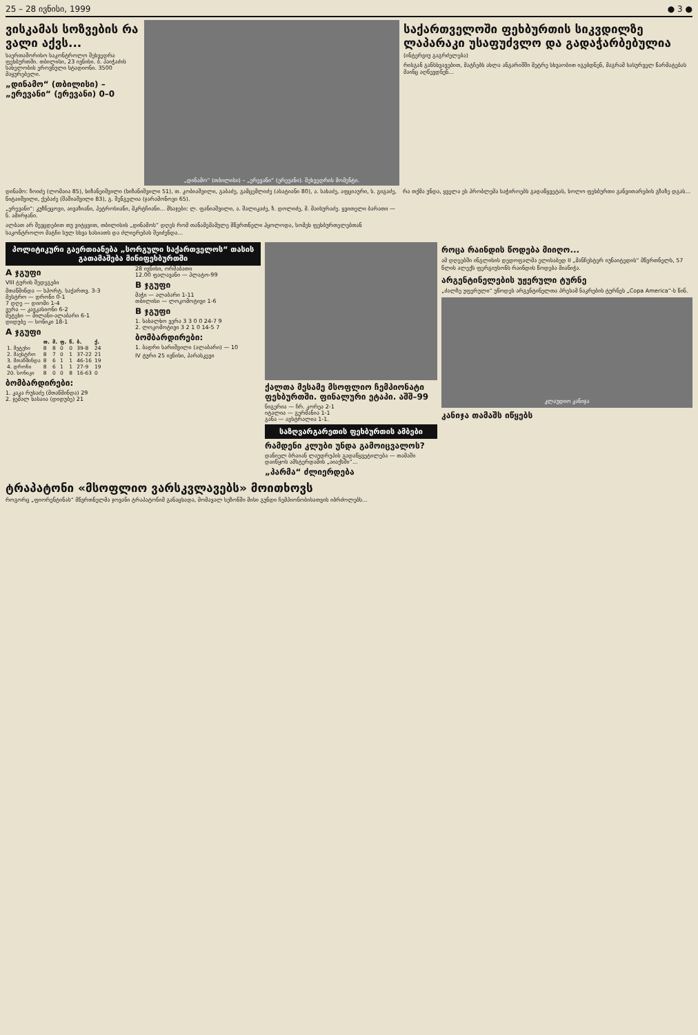25 – 28 ივნისი, 1999 ● 3 ●
ვისკამას სოზვების რა ვალი აქვს...
საერთაშორისო საკონტროლო შეხვედრა ფეხბურთში. თბილისი, 23 ივნისი. ბ. პაიჭაძის სახელობის ეროვნული სტადიონი. 3500 მაყურებელი.
„დინამო“ (თბილისი) – „ერევანი“ (ერევანი) 0–0
„დინამო“ (თბილისი) – „ერევანი“ (ერევანი). შეხვედრის მომენტი.
საქართველოში ფეხბურთის სიკვდილზე ლაპარაკი უსაფუძვლო და გადაჭარბებულია
(ინტერვიუ გაგრძელება)
რისგან განსხვავებით, მატჩებს ახლა ანგარიშში მეტრე სხვაობით იგებდნენ, მაგრამ სასურველ წარმატებას მაინც აღწევდნენ...
დინამო: ზოიძე (ლომაია 85), ხიზანეიშვილი (ხიზანიშვილი 51), თ. კობიაშვილი, გაბაძე, გამცემლიძე (ასატიანი 80), ა. სახაძე, აფციაური, ს. გიგაძე, წიტაიშვილი, ქებაძე (შაშიაშვილი 83), გ. შენგელია (ჯარამონოვი 65).
„ერევანი“: კუზნეცოვი, აივაზიანი, პეტროსიანი, მკრტჩიანი... მსაჯები: ლ. ფანიაშვილი, ა. შალიკაძე, ზ. დოლიძე, მ. მაისურაძე. ყვითელი ბარათი — ნ. ამირჯანი.
ალბათ არ შევცდებით თუ ვიტყვით, თბილისის „დინამოს“ დღეს რომ თანამემამულე მწვრთნელი ჰყოლოდა, სომეხ ფეხბურთელებთან საკონტროლო მატჩი სულ სხვა ხასიათს და ძლიერებას შეიძენდა...
რა თქმა უნდა, ყველა ეს პრობლემა საჭიროებს გადაწყვეტას, ხოლო ფეხბურთი განვითარების გზაზე დგას...
პოლიტიკური გაერთიანება „სორგული საქართველოს“ თასის გათამაშება მინიფეხბურთში
A ჯგუფი
VIII ტურის შედეგები
მთაწმინდა — სპორტ. საქართვ. 3-3
მესტრო — დრონი 0-1
7 დღე — დიომი 1-4
ვერა — კავკასიონი 6-2
მეტეხი — მილანი-ალაბარი 6-1
დიდუბე — სონიკი 18-1
A ჯგუფი
| | თ. | მ. | ფ. | წ. | ბ. | ქ. |
| --- | --- | --- | --- | --- | --- | --- |
| 1. მეტეხი | 8 | 8 | 0 | 0 | 39-8 | 24 |
| 2. მაესტრო | 8 | 7 | 0 | 1 | 37-22 | 21 |
| 3. მთაწმინდა | 8 | 6 | 1 | 1 | 46-16 | 19 |
| 4. დრონი | 8 | 6 | 1 | 1 | 27-9 | 19 |
| 20. სონიკი | 8 | 0 | 0 | 8 | 16-63 | 0 |
ბომბარდირები:
1. კაკა რუსაძე (მთაწმინდა) 29
2. ჯემალ ხასაია (დიდუბე) 21
28 ივნისი, ორშაბათი
12.00 ფალავანი — პლატო-99
B ჯგუფი
მაჭი — ალაბარი 1-11
თბილისი — ლოკომოტივი 1-6
B ჯგუფი
1. სახალხო ვერა 3 3 0 0 24-7 9
2. ლოკომოტივი 3 2 1 0 14-5 7
ბომბარდირები:
1. ბადრი სარიშვილი (ალაბარი) — 10
IV ტური 25 ივნისი, პარასკევი
ქალთა მესამე მსოფლიო ჩემპიონატი ფეხბურთში. ფინალური ეტაპი. აშშ–99
ნიგერია — ჩრ. კორეა 2-1
იტალია — გერმანია 1-1
განა — ავსტრალია 1-1.
საზღვარგარეთის ფეხბურთის ამბები
რამდენი კლუბი უნდა გამოიცვალოს?
დანიელ ბრაიან ლაუდრუპის გადაწყვეტილება — თამაში დაიწყოს ამსტერდამის „აიაქსში“...
„პარმა“ ძლიერდება
როცა რაინდის წოდება მიიღო...
ამ დღეებში ინგლისის დედოფალმა ელისაბედ II „მანჩესტერ იუნაიტედის“ მწვრთნელს, 57 წლის ალექს ფერგიუსონს რაინდის წოდება მიანიჭა.
არგენტინელების უჟერული ტურნე
„ძალზე უფერული“ უწოდეს არგენტინელთა პრესამ ნაკრების ტურნეს „Copa America“-ს წინ.
კლაუდიო კანიჯა
კანიჯა თამაშს იწყებს
ტრაპატონი «მსოფლიო ვარსკვლავებს» მოითხოვს
როგორც „ფიორენტინას“ მწვრთნელმა ჯოვანი ტრაპატონიმ განაცხადა, მომავალ სეზონში მისი გუნდი ჩემპიონობისათვის იბრძოლებს...